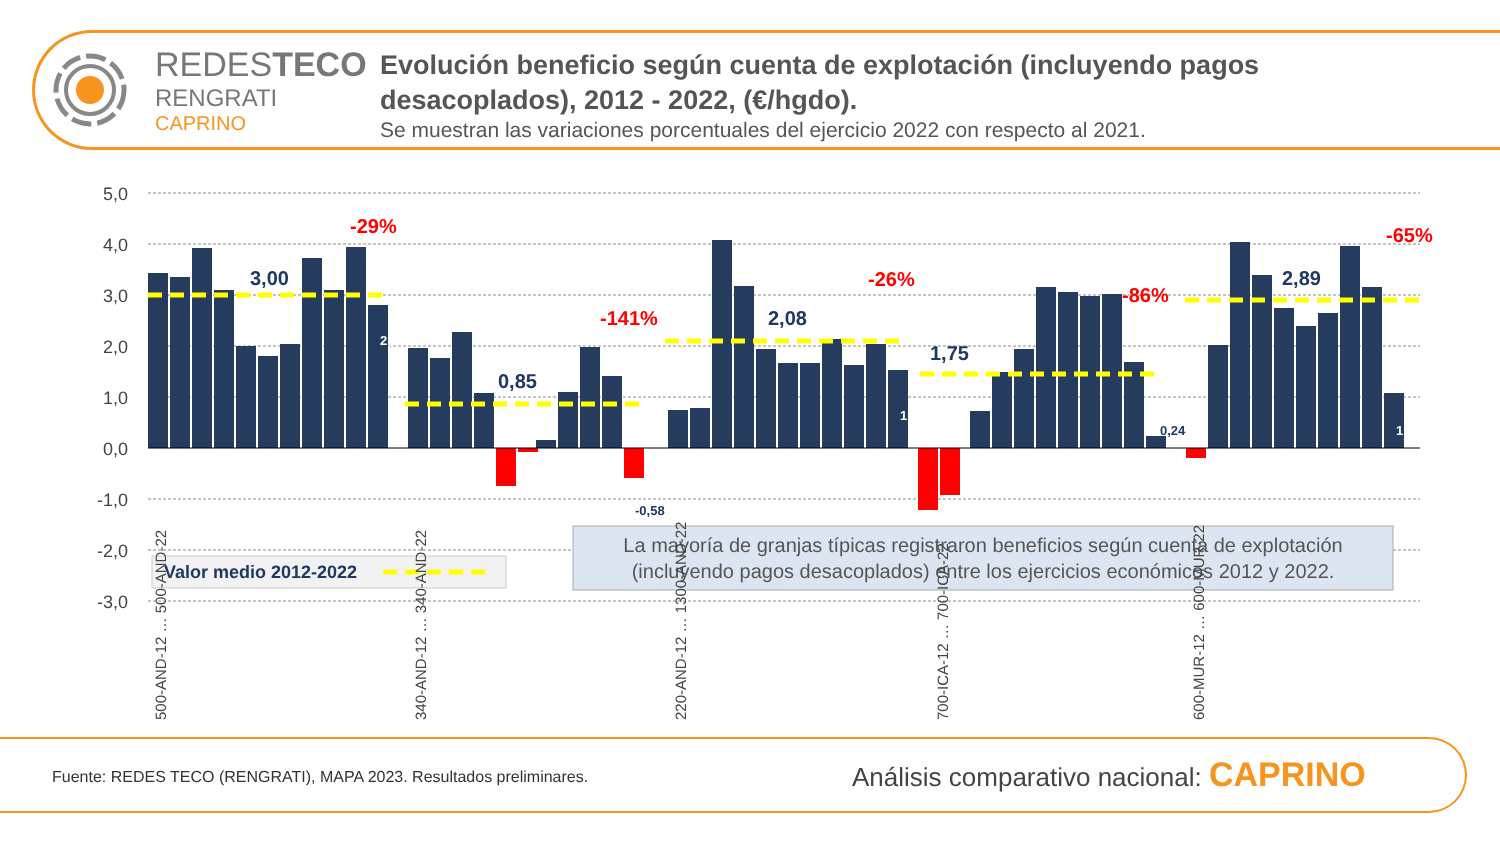REDESTECO
RENGRATI
CAPRINO
Evolución beneficio según cuenta de explotación (incluyendo pagos desacoplados), 2012 - 2022, (€/hgdo).
Se muestran las variaciones porcentuales del ejercicio 2022 con respecto al 2021.
5,0
4,0
3,0
2,0
1,0
0,0
-1,0
-2,0
-3,0
3,00
0,85
2,08
1,75
2,89
-29%
-141%
-26%
-86%
-65%
2,83
1,52
1,08
0,24
-0,58
Valor medio 2012-2022
La mayoría de granjas típicas registraron beneficios según cuenta de explotación
(incluyendo pagos desacoplados) entre los ejercicios económicos 2012 y 2022.
500-AND-12 … 500-AND-22
340-AND-12 … 340-AND-22
220-AND-12 … 1300-AND-22
700-ICA-12 … 700-ICA-22
600-MUR-12 … 600-MUR-22
Fuente: REDES TECO (RENGRATI), MAPA 2023. Resultados preliminares.
Análisis comparativo nacional: CAPRINO